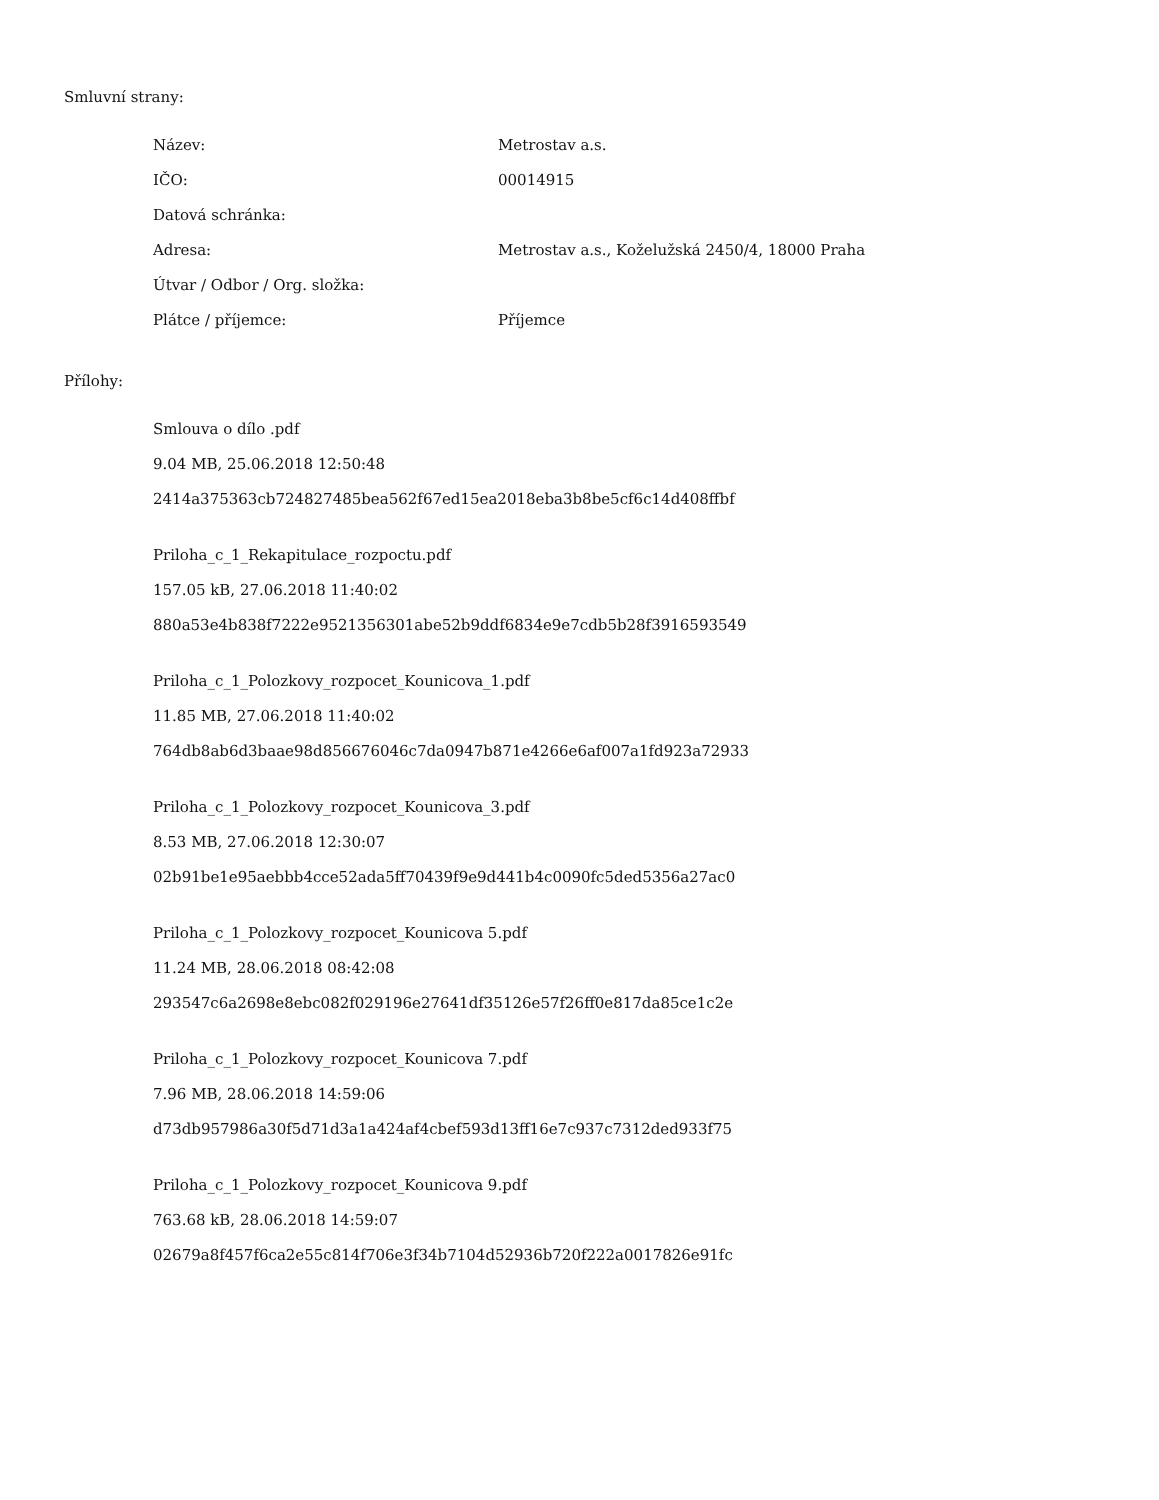Smluvní strany:
| Název: | Metrostav a.s. |
| IČO: | 00014915 |
| Datová schránka: | |
| Adresa: | Metrostav a.s., Koželužská 2450/4, 18000 Praha |
| Útvar / Odbor / Org. složka: | |
| Plátce / příjemce: | Příjemce |
Přílohy:
Smlouva o dílo .pdf
9.04 MB, 25.06.2018 12:50:48
2414a375363cb724827485bea562f67ed15ea2018eba3b8be5cf6c14d408ffbf
Priloha_c_1_Rekapitulace_rozpoctu.pdf
157.05 kB, 27.06.2018 11:40:02
880a53e4b838f7222e9521356301abe52b9ddf6834e9e7cdb5b28f3916593549
Priloha_c_1_Polozkovy_rozpocet_Kounicova_1.pdf
11.85 MB, 27.06.2018 11:40:02
764db8ab6d3baae98d856676046c7da0947b871e4266e6af007a1fd923a72933
Priloha_c_1_Polozkovy_rozpocet_Kounicova_3.pdf
8.53 MB, 27.06.2018 12:30:07
02b91be1e95aebbb4cce52ada5ff70439f9e9d441b4c0090fc5ded5356a27ac0
Priloha_c_1_Polozkovy_rozpocet_Kounicova 5.pdf
11.24 MB, 28.06.2018 08:42:08
293547c6a2698e8ebc082f029196e27641df35126e57f26ff0e817da85ce1c2e
Priloha_c_1_Polozkovy_rozpocet_Kounicova 7.pdf
7.96 MB, 28.06.2018 14:59:06
d73db957986a30f5d71d3a1a424af4cbef593d13ff16e7c937c7312ded933f75
Priloha_c_1_Polozkovy_rozpocet_Kounicova 9.pdf
763.68 kB, 28.06.2018 14:59:07
02679a8f457f6ca2e55c814f706e3f34b7104d52936b720f222a0017826e91fc